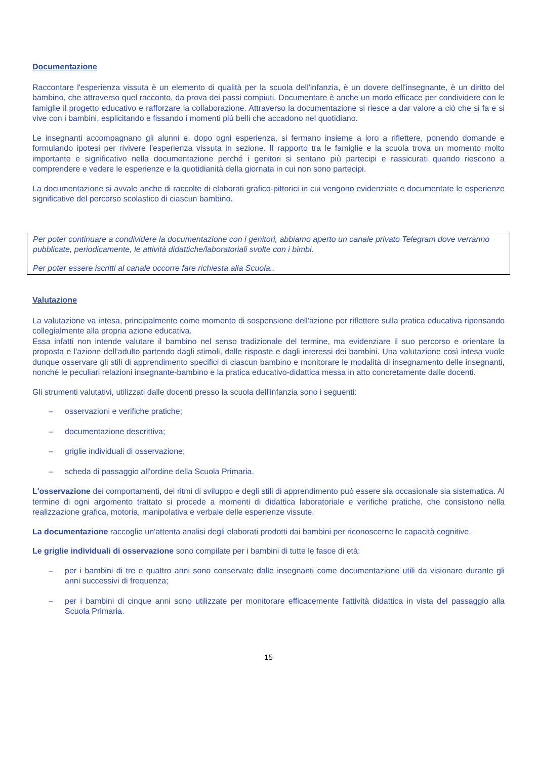Documentazione
Raccontare l'esperienza vissuta è un elemento di qualità per la scuola dell'infanzia, è un dovere dell'insegnante, è un diritto del bambino, che attraverso quel racconto, da prova dei passi compiuti. Documentare è anche un modo efficace per condividere con le famiglie il progetto educativo e rafforzare la collaborazione. Attraverso la documentazione si riesce a dar valore a ciò che si fa e si vive con i bambini, esplicitando e fissando i momenti più belli che accadono nel quotidiano.
Le insegnanti accompagnano gli alunni e, dopo ogni esperienza, si fermano insieme a loro a riflettere, ponendo domande e formulando ipotesi per rivivere l'esperienza vissuta in sezione. Il rapporto tra le famiglie e la scuola trova un momento molto importante e significativo nella documentazione perché i genitori si sentano più partecipi e rassicurati quando riescono a comprendere e vedere le esperienze e la quotidianità della giornata in cui non sono partecipi.
La documentazione si avvale anche di raccolte di elaborati grafico-pittorici in cui vengono evidenziate e documentate le esperienze significative del percorso scolastico di ciascun bambino.
Per poter continuare a condividere la documentazione con i genitori, abbiamo aperto un canale privato Telegram dove verranno pubblicate, periodicamente, le attività didattiche/laboratoriali svolte con i bimbi.
Per poter essere iscritti al canale occorre fare richiesta alla Scuola..
Valutazione
La valutazione va intesa, principalmente come momento di sospensione dell'azione per riflettere sulla pratica educativa ripensando collegialmente alla propria azione educativa.
Essa infatti non intende valutare il bambino nel senso tradizionale del termine, ma evidenziare il suo percorso e orientare la proposta e l'azione dell'adulto partendo dagli stimoli, dalle risposte e dagli interessi dei bambini. Una valutazione così intesa vuole dunque osservare gli stili di apprendimento specifici di ciascun bambino e monitorare le modalità di insegnamento delle insegnanti, nonché le peculiari relazioni insegnante-bambino e la pratica educativo-didattica messa in atto concretamente dalle docenti.
Gli strumenti valutativi, utilizzati dalle docenti presso la scuola dell'infanzia sono i seguenti:
– osservazioni e verifiche pratiche;
– documentazione descrittiva;
– griglie individuali di osservazione;
– scheda di passaggio all'ordine della Scuola Primaria.
L'osservazione dei comportamenti, dei ritmi di sviluppo e degli stili di apprendimento può essere sia occasionale sia sistematica. Al termine di ogni argomento trattato si procede a momenti di didattica laboratoriale e verifiche pratiche, che consistono nella realizzazione grafica, motoria, manipolativa e verbale delle esperienze vissute.
La documentazione raccoglie un'attenta analisi degli elaborati prodotti dai bambini per riconoscerne le capacità cognitive.
Le griglie individuali di osservazione sono compilate per i bambini di tutte le fasce di età:
– per i bambini di tre e quattro anni sono conservate dalle insegnanti come documentazione utili da visionare durante gli anni successivi di frequenza;
– per i bambini di cinque anni sono utilizzate per monitorare efficacemente l'attività didattica in vista del passaggio alla Scuola Primaria.
15